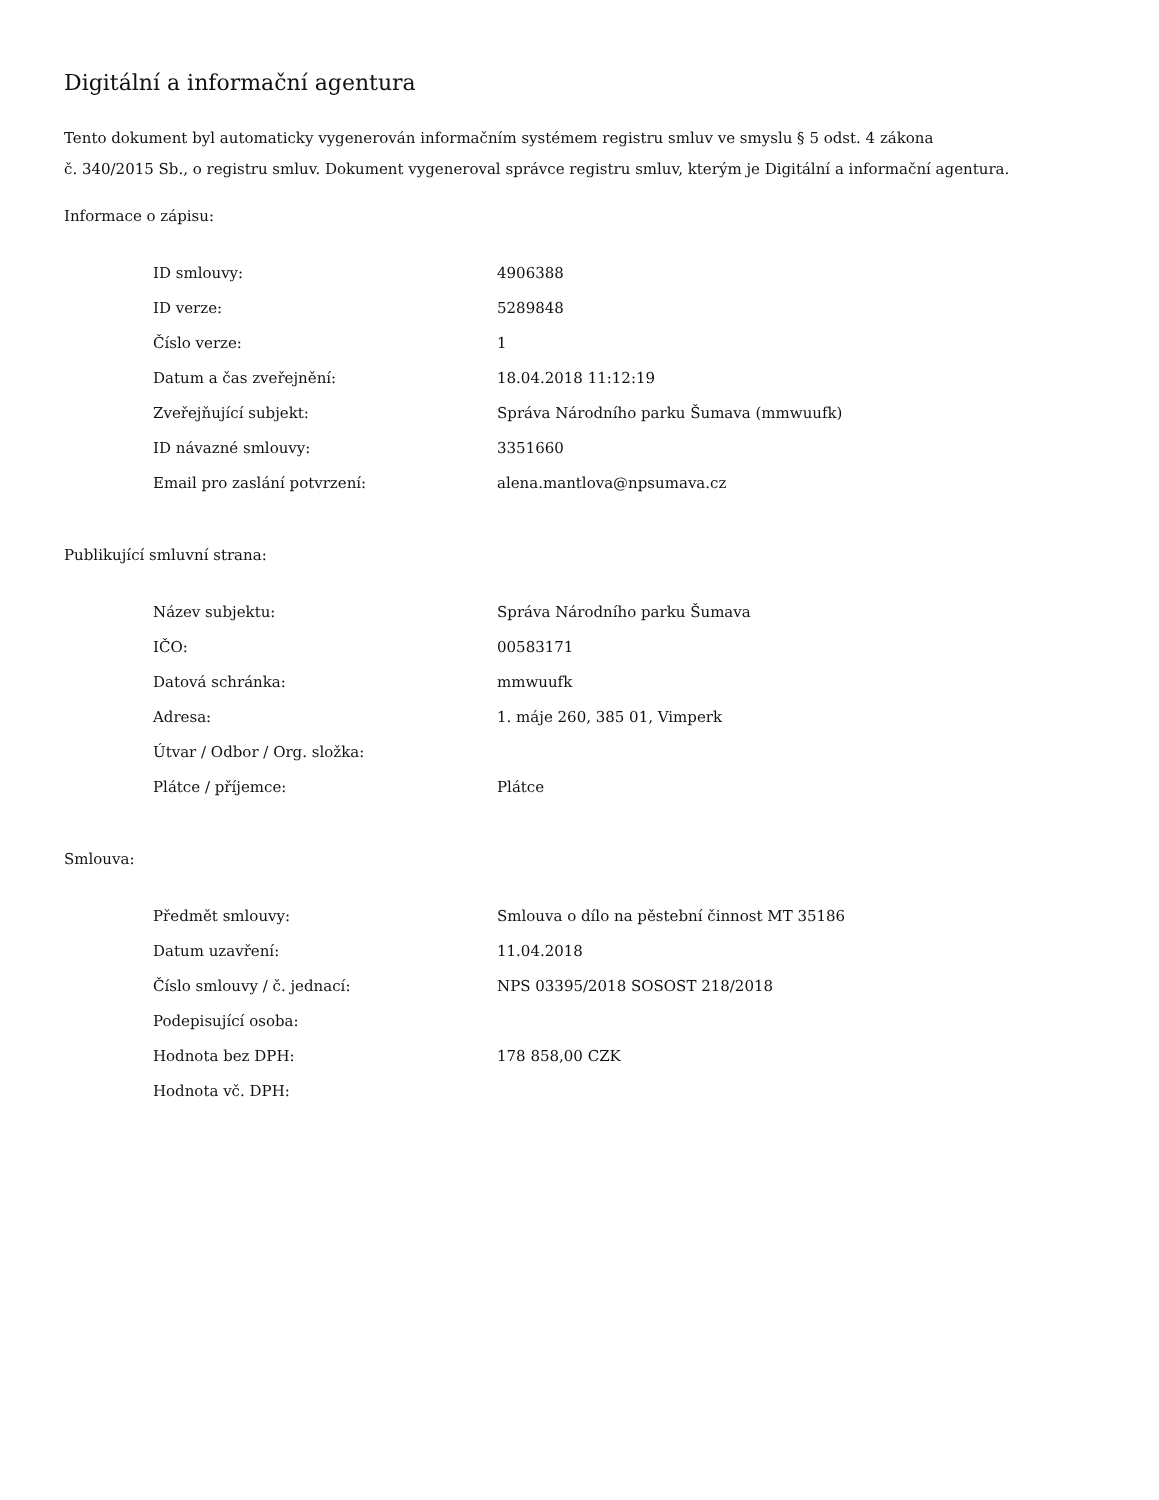Digitální a informační agentura
Tento dokument byl automaticky vygenerován informačním systémem registru smluv ve smyslu § 5 odst. 4 zákona
č. 340/2015 Sb., o registru smluv. Dokument vygeneroval správce registru smluv, kterým je Digitální a informační agentura.
Informace o zápisu:
| ID smlouvy: | 4906388 |
| ID verze: | 5289848 |
| Číslo verze: | 1 |
| Datum a čas zveřejnění: | 18.04.2018 11:12:19 |
| Zveřejňující subjekt: | Správa Národního parku Šumava (mmwuufk) |
| ID návazné smlouvy: | 3351660 |
| Email pro zaslání potvrzení: | alena.mantlova@npsumava.cz |
Publikující smluvní strana:
| Název subjektu: | Správa Národního parku Šumava |
| IČO: | 00583171 |
| Datová schránka: | mmwuufk |
| Adresa: | 1. máje 260, 385 01, Vimperk |
| Útvar / Odbor / Org. složka: | |
| Plátce / příjemce: | Plátce |
Smlouva:
| Předmět smlouvy: | Smlouva o dílo na pěstební činnost MT 35186 |
| Datum uzavření: | 11.04.2018 |
| Číslo smlouvy / č. jednací: | NPS 03395/2018 SOSOST 218/2018 |
| Podepisující osoba: | |
| Hodnota bez DPH: | 178 858,00 CZK |
| Hodnota vč. DPH: | |